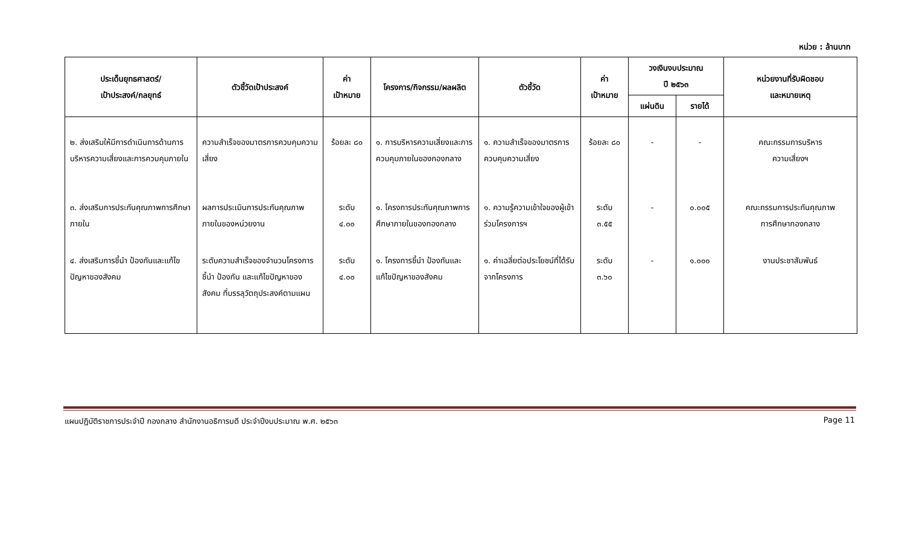หน่วย : ล้านบาท
| ประเด็นยุทธศาสตร์/ เป้าประสงค์/กลยุทธ์ | ตัวชี้วัดเป้าประสงค์ | ค่า เป้าหมาย | โครงการ/กิจกรรม/ผลผลิต | ตัวชี้วัด | ค่า เป้าหมาย | วงเงินงบประมาณ ปี ๒๕๖๓ | | หน่วยงานที่รับผิดชอบ และหมายเหตุ |
| --- | --- | --- | --- | --- | --- | --- | --- | --- |
| | | | | | | แผ่นดิน | รายได้ | |
| ๒. ส่งเสริมให้มีการดำเนินการด้านการบริหารความเสี่ยงและการควบคุมภายใน | ความสำเร็จของมาตรการควบคุมความเสี่ยง | ร้อยละ ๘๐ | ๑. การบริหารความเสี่ยงและการควบคุมภายในของกองกลาง | ๑. ความสำเร็จของมาตรการควบคุมความเสี่ยง | ร้อยละ ๘๐ | - | - | คณะกรรมการบริหาร ความเสี่ยงฯ |
| ๓. ส่งเสริมการประกันคุณภาพการศึกษาภายใน | ผลการประเมินการประกันคุณภาพภายในของหน่วยงาน | ระดับ ๔.๐๐ | ๑. โครงการประกันคุณภาพการศึกษาภายในของกองกลาง | ๑. ความรู้ความเข้าใจของผู้เข้าร่วมโครงการฯ | ระดับ ๓.๕๕ | - | ๐.๐๐๕ | คณะกรรมการประกันคุณภาพ การศึกษากองกลาง |
| ๔. ส่งเสริมการชี้นำ ป้องกันและแก้ไขปัญหาของสังคม | ระดับความสำเร็จของจำนวนโครงการชี้นำ ป้องกัน และแก้ไขปัญหาของสังคม ที่บรรลุวัตถุประสงค์ตามแผน | ระดับ ๔.๐๐ | ๑. โครงการชี้นำ ป้องกันและแก้ไขปัญหาของสังคม | ๑. ค่าเฉลี่ยต่อประโยชน์ที่ได้รับจากโครงการ | ระดับ ๓.๖๐ | - | ๑.๐๐๐ | งานประชาสัมพันธ์ |
แผนปฏิบัติราชการประจำปี กองกลาง สำนักงานอธิการบดี ประจำปีงบประมาณ พ.ศ. ๒๕๖๓ Page 11